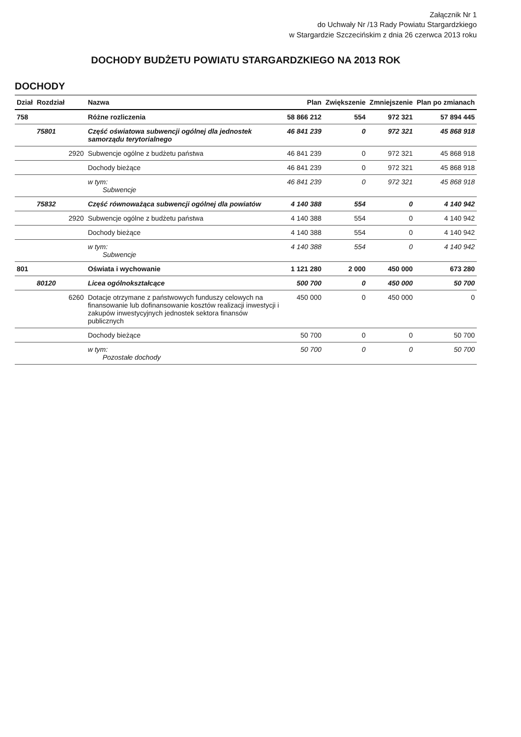Załącznik Nr 1
do Uchwały Nr /13 Rady Powiatu Stargardzkiego
w Stargardzie Szczecińskim z dnia 26 czerwca 2013 roku
DOCHODY BUDŻETU POWIATU STARGARDZKIEGO NA 2013 ROK
DOCHODY
| Dział | Rozdział | | Nazwa | Plan | Zwiększenie | Zmniejszenie | Plan po zmianach |
| --- | --- | --- | --- | --- | --- | --- | --- |
| 758 | | | Różne rozliczenia | 58 866 212 | 554 | 972 321 | 57 894 445 |
| | 75801 | | Część oświatowa subwencji ogólnej dla jednostek samorządu terytorialnego | 46 841 239 | 0 | 972 321 | 45 868 918 |
| | | 2920 | Subwencje ogólne z budżetu państwa | 46 841 239 | 0 | 972 321 | 45 868 918 |
| | | | Dochody bieżące | 46 841 239 | 0 | 972 321 | 45 868 918 |
| | | | w tym: Subwencje | 46 841 239 | 0 | 972 321 | 45 868 918 |
| | 75832 | | Część równoważąca subwencji ogólnej dla powiatów | 4 140 388 | 554 | 0 | 4 140 942 |
| | | 2920 | Subwencje ogólne z budżetu państwa | 4 140 388 | 554 | 0 | 4 140 942 |
| | | | Dochody bieżące | 4 140 388 | 554 | 0 | 4 140 942 |
| | | | w tym: Subwencje | 4 140 388 | 554 | 0 | 4 140 942 |
| 801 | | | Oświata i wychowanie | 1 121 280 | 2 000 | 450 000 | 673 280 |
| | 80120 | | Licea ogólnokształcące | 500 700 | 0 | 450 000 | 50 700 |
| | | 6260 | Dotacje otrzymane z państwowych funduszy celowych na finansowanie lub dofinansowanie kosztów realizacji inwestycji i zakupów inwestycyjnych jednostek sektora finansów publicznych | 450 000 | 0 | 450 000 | 0 |
| | | | Dochody bieżące | 50 700 | 0 | 0 | 50 700 |
| | | | w tym: Pozostałe dochody | 50 700 | 0 | 0 | 50 700 |